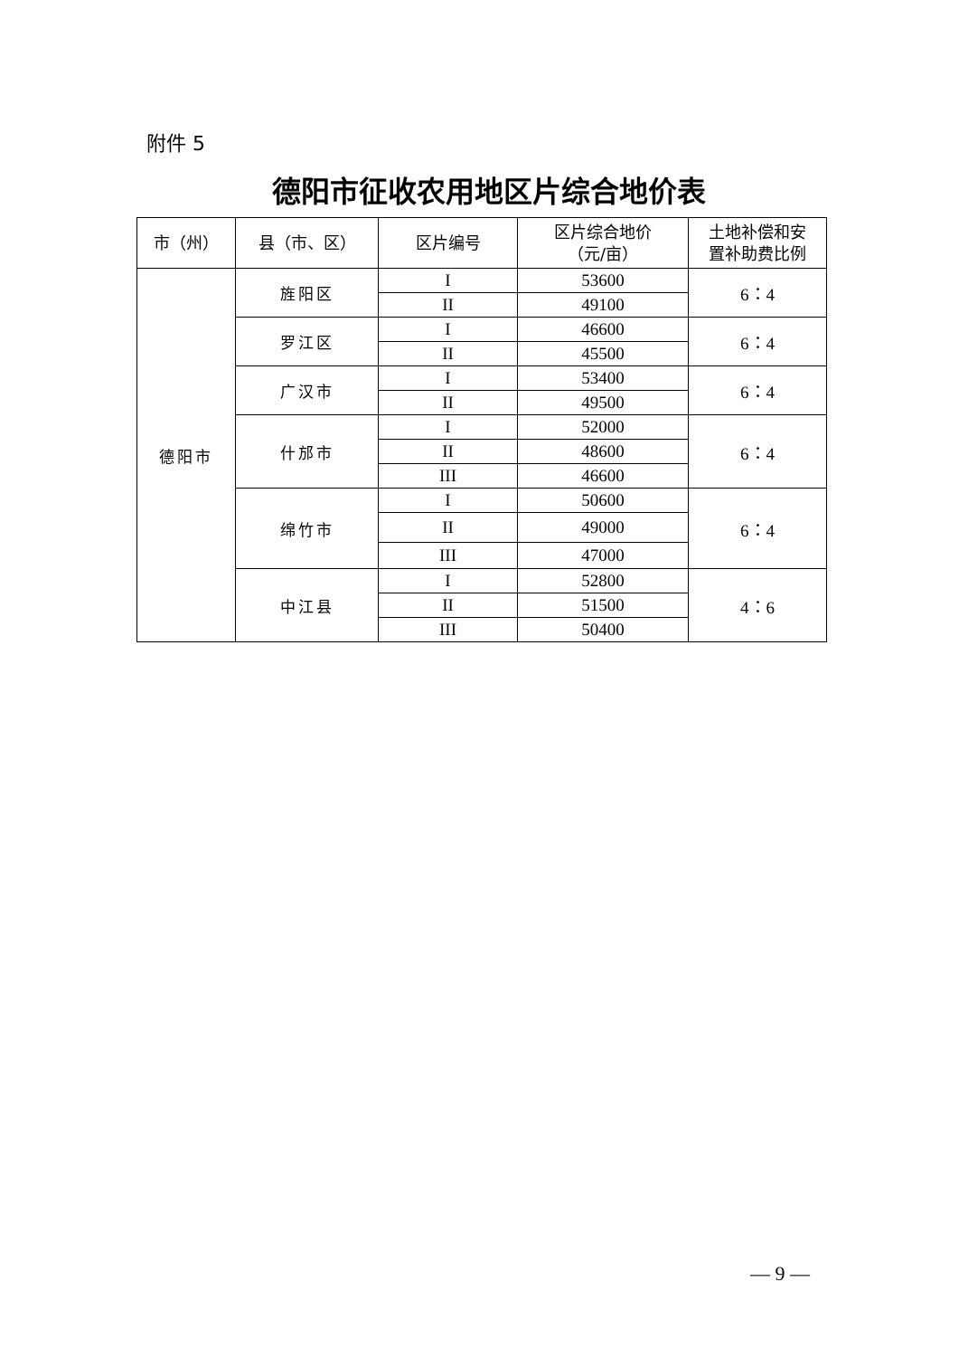附件 5
德阳市征收农用地区片综合地价表
| 市（州） | 县（市、区） | 区片编号 | 区片综合地价 （元/亩） | 土地补偿和安 置补助费比例 |
| --- | --- | --- | --- | --- |
| 德阳市 | 旌阳区 | I | 53600 | 6：4 |
| | | II | 49100 | |
| | 罗江区 | I | 46600 | 6：4 |
| | | II | 45500 | |
| | 广汉市 | I | 53400 | 6：4 |
| | | II | 49500 | |
| | 什邡市 | I | 52000 | 6：4 |
| | | II | 48600 | |
| | | III | 46600 | |
| | 绵竹市 | I | 50600 | 6：4 |
| | | II | 49000 | |
| | | III | 47000 | |
| | 中江县 | I | 52800 | 4：6 |
| | | II | 51500 | |
| | | III | 50400 | |
— 9 —